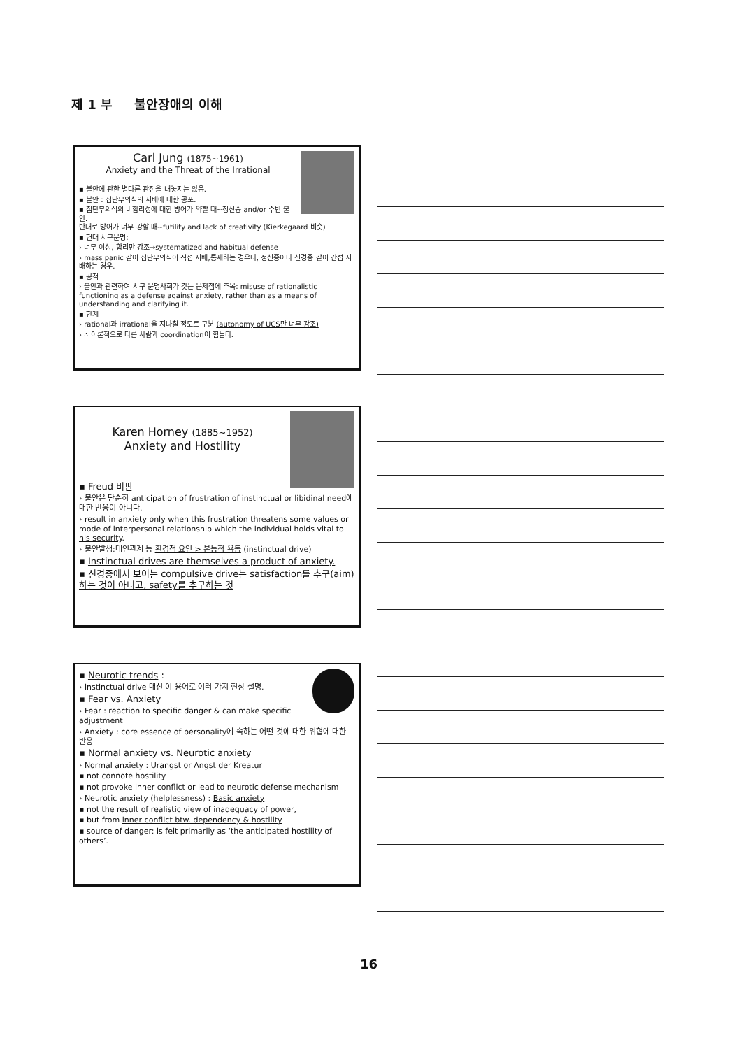제 1 부 불안장애의 이해
Carl Jung (1875~1961)
Anxiety and the Threat of the Irrational
▪ 불안에 관한 별다른 관점을 내놓지는 않음.
▪ 불안 : 집단무의식의 지배에 대한 공포.
▪ 집단무의식의 비합리성에 대한 방어가 약할 때~정신증 and/or 수반 불안.
반대로 방어가 너무 강할 때~futility and lack of creativity (Kierkegaard 비슷)
▪ 현대 서구문명:
› 너무 이성, 합리만 강조→systematized and habitual defense
› mass panic 같이 집단무의식이 직접 지배,통제하는 경우나, 정신증이나 신경증 같이 간접 지배하는 경우.
▪ 공적
› 불안과 관련하여 서구 문명사회가 갖는 문제점에 주목: misuse of rationalistic functioning as a defense against anxiety, rather than as a means of understanding and clarifying it.
▪ 한계
› rational과 irrational을 지나칠 정도로 구분 (autonomy of UCS만 너무 강조)
› ∴ 이론적으로 다른 사람과 coordination이 힘들다.
Karen Horney (1885~1952)
Anxiety and Hostility
▪ Freud 비판
› 불안은 단순히 anticipation of frustration of instinctual or libidinal need에 대한 반응이 아니다.
› result in anxiety only when this frustration threatens some values or mode of interpersonal relationship which the individual holds vital to his security.
› 불안발생:대인관계 등 환경적 요인 > 본능적 욕동 (instinctual drive)
▪ Instinctual drives are themselves a product of anxiety.
▪ 신경증에서 보이는 compulsive drive는 satisfaction를 추구(aim) 하는 것이 아니고, safety를 추구하는 것
▪ Neurotic trends :
› instinctual drive 대신 이 용어로 여러 가지 현상 설명.
▪ Fear vs. Anxiety
› Fear : reaction to specific danger & can make specific adjustment
› Anxiety : core essence of personality에 속하는 어떤 것에 대한 위협에 대한 반응
▪ Normal anxiety vs. Neurotic anxiety
› Normal anxiety : Urangst or Angst der Kreatur
▪ not connote hostility
▪ not provoke inner conflict or lead to neurotic defense mechanism
› Neurotic anxiety (helplessness) : Basic anxiety
▪ not the result of realistic view of inadequacy of power,
▪ but from inner conflict btw. dependency & hostility
▪ source of danger: is felt primarily as ‘the anticipated hostility of others’.
16